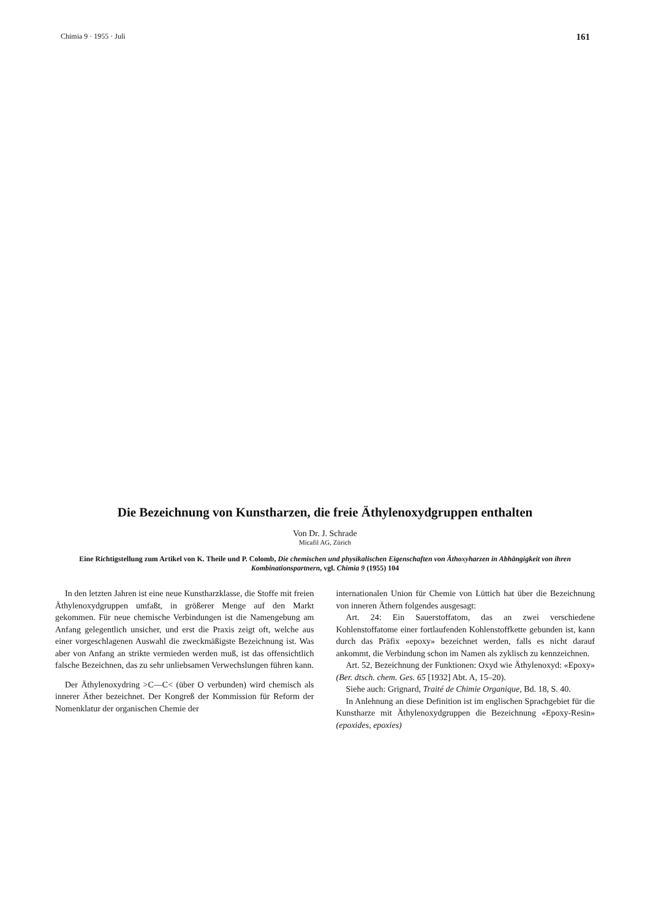Chimia 9 · 1955 · Juli 161
Die Bezeichnung von Kunstharzen, die freie Äthylenoxydgruppen enthalten
Von Dr. J. Schrade
Micafil AG, Zürich
Eine Richtigstellung zum Artikel von K. Theile und P. Colomb, Die chemischen und physikalischen Eigenschaften von Äthoxyharzen in Abhängigkeit von ihren Kombinationspartnern, vgl. Chimia 9 (1955) 104
In den letzten Jahren ist eine neue Kunstharzklasse, die Stoffe mit freien Äthylenoxydgruppen umfaßt, in größerer Menge auf den Markt gekommen. Für neue chemische Verbindungen ist die Namengebung am Anfang gelegentlich unsicher, und erst die Praxis zeigt oft, welche aus einer vorgeschlagenen Auswahl die zweckmäßigste Bezeichnung ist. Was aber von Anfang an strikte vermieden werden muß, ist das offensichtlich falsche Bezeichnen, das zu sehr unliebsamen Verwechslungen führen kann.
Der Äthylenoxydring >C—C< (über O verbunden) wird chemisch als innerer Äther bezeichnet. Der Kongreß der Kommission für Reform der Nomenklatur der organischen Chemie der
internationalen Union für Chemie von Lüttich hat über die Bezeichnung von inneren Äthern folgendes ausgesagt:
Art. 24: Ein Sauerstoffatom, das an zwei verschiedene Kohlenstoffatome einer fortlaufenden Kohlenstoffkette gebunden ist, kann durch das Präfix «epoxy» bezeichnet werden, falls es nicht darauf ankommt, die Verbindung schon im Namen als zyklisch zu kennzeichnen.
Art. 52, Bezeichnung der Funktionen: Oxyd wie Äthylenoxyd: «Epoxy» (Ber. dtsch. chem. Ges. 65 [1932] Abt. A, 15–20).
Siehe auch: Grignard, Traité de Chimie Organique, Bd. 18, S. 40.
In Anlehnung an diese Definition ist im englischen Sprachgebiet für die Kunstharze mit Äthylenoxydgruppen die Bezeichnung «Epoxy-Resin» (epoxides, epoxies)